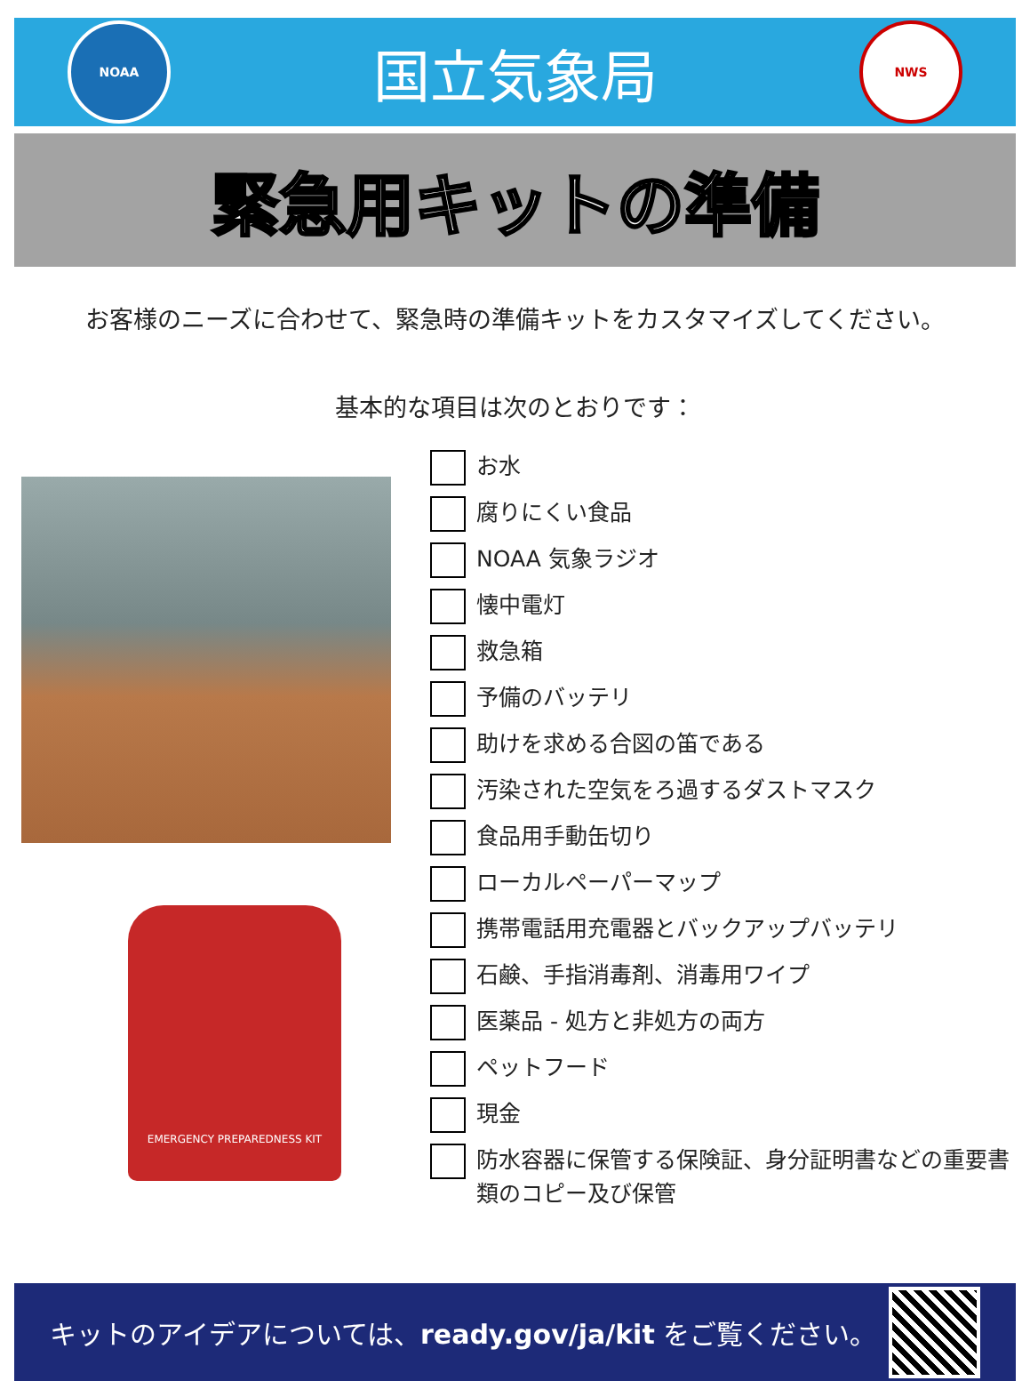NOAA
国立気象局
NWS
緊急用キットの準備
お客様のニーズに合わせて、緊急時の準備キットをカスタマイズしてください。
基本的な項目は次のとおりです：
EMERGENCY PREPAREDNESS KIT
お水
腐りにくい食品
NOAA 気象ラジオ
懐中電灯
救急箱
予備のバッテリ
助けを求める合図の笛である
汚染された空気をろ過するダストマスク
食品用手動缶切り
ローカルペーパーマップ
携帯電話用充電器とバックアップバッテリ
石鹸、手指消毒剤、消毒用ワイプ
医薬品 - 処方と非処方の両方
ペットフード
現金
防水容器に保管する保険証、身分証明書などの重要書類のコピー及び保管
キットのアイデアについては、ready.gov/ja/kit をご覧ください。